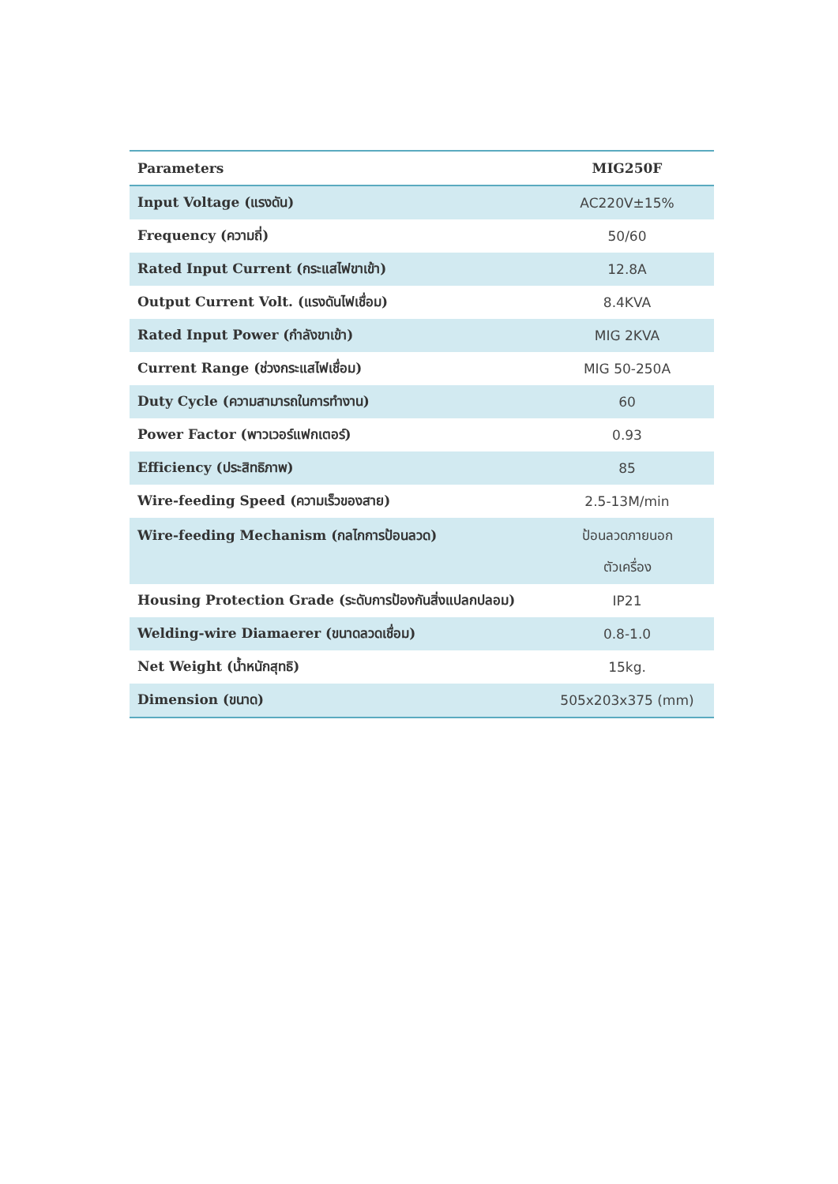| Parameters | MIG250F |
| --- | --- |
| Input Voltage (แรงดัน) | AC220V±15% |
| Frequency (ความถี่) | 50/60 |
| Rated Input Current (กระแสไฟขาเข้า) | 12.8A |
| Output Current Volt. (แรงดันไฟเชื่อม) | 8.4KVA |
| Rated Input Power (กำลังขาเข้า) | MIG 2KVA |
| Current Range (ช่วงกระแสไฟเชื่อม) | MIG 50-250A |
| Duty Cycle (ความสามารถในการทำงาน) | 60 |
| Power Factor (พาวเวอร์แฟกเตอร์) | 0.93 |
| Efficiency (ประสิทธิภาพ) | 85 |
| Wire-feeding Speed (ความเร็วของสาย) | 2.5-13M/min |
| Wire-feeding Mechanism (กลไกการป้อนลวด) | ป้อนลวดภายนอก ตัวเครื่อง |
| Housing Protection Grade (ระดับการป้องกันสิ่งแปลกปลอม) | IP21 |
| Welding-wire Diamaerer (ขนาดลวดเชื่อม) | 0.8-1.0 |
| Net Weight (น้ำหนักสุทธิ) | 15kg. |
| Dimension (ขนาด) | 505x203x375 (mm) |